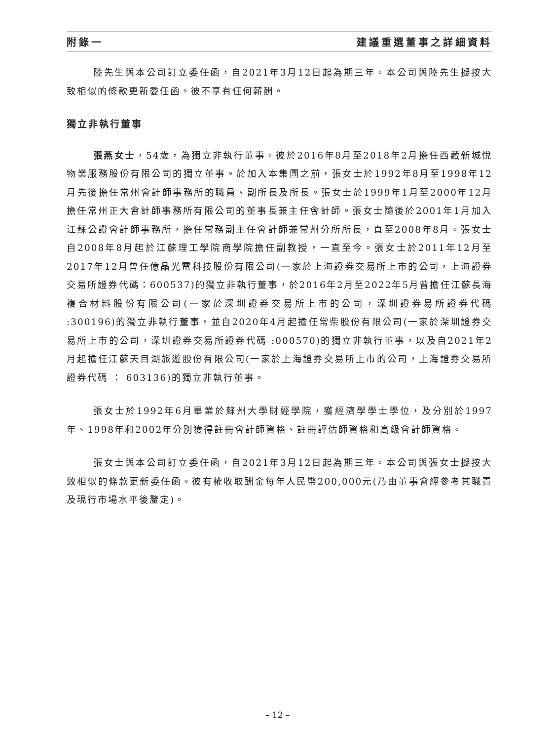附錄一 建議重選董事之詳細資料
陸先生與本公司訂立委任函，自2021年3月12日起為期三年。本公司與陸先生擬按大致相似的條款更新委任函。彼不享有任何薪酬。
獨立非執行董事
張燕女士，54歲，為獨立非執行董事。彼於2016年8月至2018年2月擔任西藏新城悅物業服務股份有限公司的獨立董事。於加入本集團之前，張女士於1992年8月至1998年12月先後擔任常州會計師事務所的職員、副所長及所長。張女士於1999年1月至2000年12月擔任常州正大會計師事務所有限公司的董事長兼主任會計師。張女士隨後於2001年1月加入江蘇公證會計師事務所，擔任常務副主任會計師兼常州分所所長，直至2008年8月。張女士自2008年8月起於江蘇理工學院商學院擔任副教授，一直至今。張女士於2011年12月至2017年12月曾任億晶光電科技股份有限公司(一家於上海證券交易所上市的公司，上海證券交易所證券代碼：600537)的獨立非執行董事，於2016年2月至2022年5月曾擔任江蘇長海複合材料股份有限公司(一家於深圳證券交易所上市的公司，深圳證券易所證券代碼 :300196)的獨立非執行董事，並自2020年4月起擔任常柴股份有限公司(一家於深圳證券交易所上市的公司，深圳證券交易所證券代碼 :000570)的獨立非執行董事，以及自2021年2月起擔任江蘇天目湖旅遊股份有限公司(一家於上海證券交易所上市的公司，上海證券交易所證券代碼 ： 603136)的獨立非執行董事。
張女士於1992年6月畢業於蘇州大學財經學院，獲經濟學學士學位，及分別於1997年、1998年和2002年分別獲得註冊會計師資格、註冊評估師資格和高級會計師資格。
張女士與本公司訂立委任函，自2021年3月12日起為期三年。本公司與張女士擬按大致相似的條款更新委任函。彼有權收取酬金每年人民幣200,000元(乃由董事會經參考其職責及現行市場水平後釐定)。
– 12 –